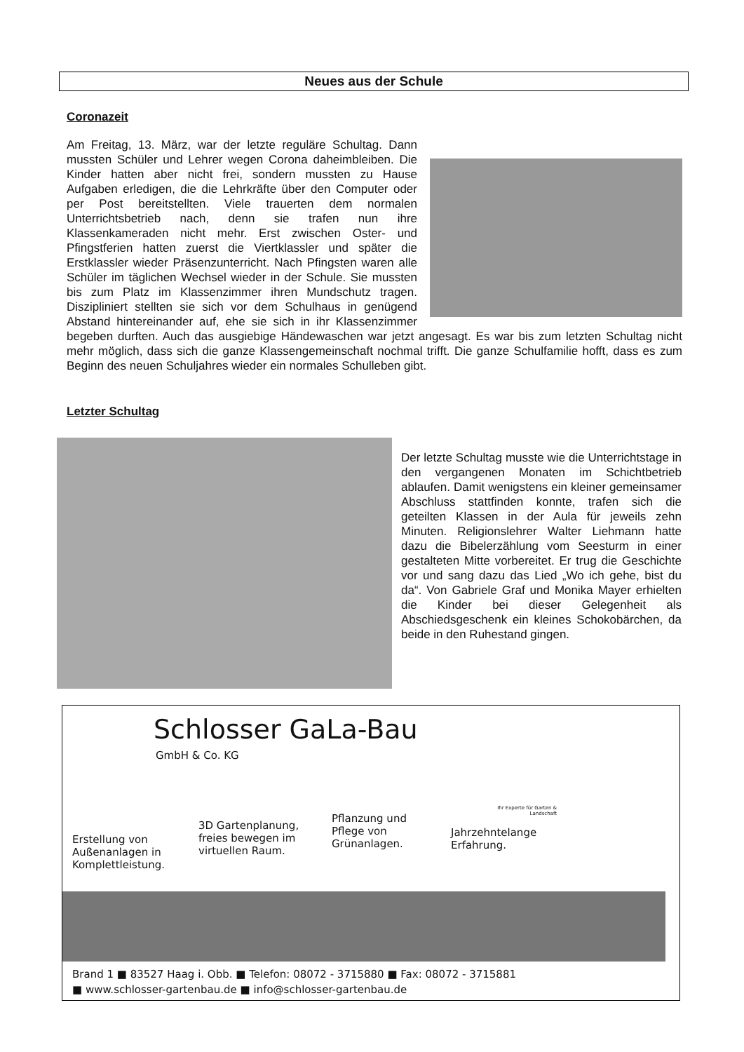Neues aus der Schule
Coronazeit
Am Freitag, 13. März, war der letzte reguläre Schultag. Dann mussten Schüler und Lehrer wegen Corona daheimbleiben. Die Kinder hatten aber nicht frei, sondern mussten zu Hause Aufgaben erledigen, die die Lehrkräfte über den Computer oder per Post bereitstellten. Viele trauerten dem normalen Unterrichtsbetrieb nach, denn sie trafen nun ihre Klassenkameraden nicht mehr. Erst zwischen Oster- und Pfingstferien hatten zuerst die Viertklassler und später die Erstklassler wieder Präsenzunterricht. Nach Pfingsten waren alle Schüler im täglichen Wechsel wieder in der Schule. Sie mussten bis zum Platz im Klassenzimmer ihren Mundschutz tragen. Diszipliniert stellten sie sich vor dem Schulhaus in genügend Abstand hintereinander auf, ehe sie sich in ihr Klassenzimmer begeben durften. Auch das ausgiebige Händewaschen war jetzt angesagt. Es war bis zum letzten Schultag nicht mehr möglich, dass sich die ganze Klassengemeinschaft nochmal trifft. Die ganze Schulfamilie hofft, dass es zum Beginn des neuen Schuljahres wieder ein normales Schulleben gibt.
Letzter Schultag
Der letzte Schultag musste wie die Unterrichtstage in den vergangenen Monaten im Schichtbetrieb ablaufen. Damit wenigstens ein kleiner gemeinsamer Abschluss stattfinden konnte, trafen sich die geteilten Klassen in der Aula für jeweils zehn Minuten. Religionslehrer Walter Liehmann hatte dazu die Bibelerzählung vom Seesturm in einer gestalteten Mitte vorbereitet. Er trug die Geschichte vor und sang dazu das Lied „Wo ich gehe, bist du da“. Von Gabriele Graf und Monika Mayer erhielten die Kinder bei dieser Gelegenheit als Abschiedsgeschenk ein kleines Schokobärchen, da beide in den Ruhestand gingen.
Schlosser GaLa-Bau
GmbH & Co. KG
Ihr Experte für Garten & Landschaft
Erstellung von Außenanlagen in Komplettleistung.
3D Gartenplanung, freies bewegen im virtuellen Raum.
Pflanzung und Pflege von Grünanlagen.
Jahrzehntelange Erfahrung.
Brand 1 ■ 83527 Haag i. Obb. ■ Telefon: 08072 - 3715880 ■ Fax: 08072 - 3715881
■ www.schlosser-gartenbau.de ■ info@schlosser-gartenbau.de